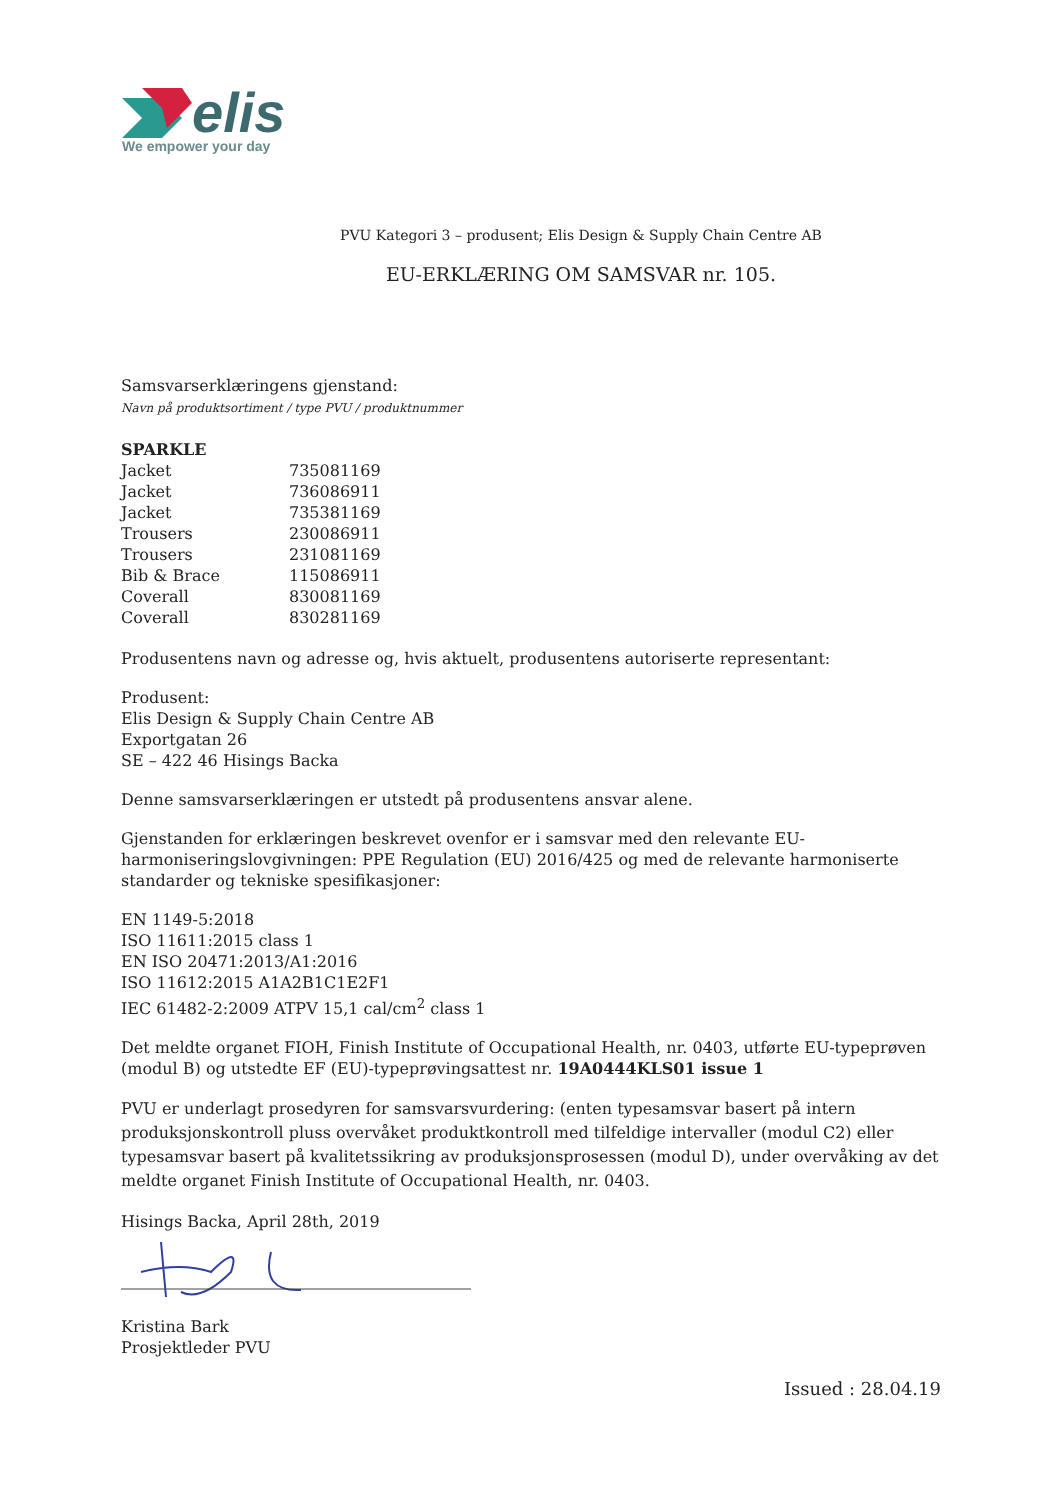elis
We empower your day
PVU Kategori 3 – produsent; Elis Design & Supply Chain Centre AB
EU-ERKLÆRING OM SAMSVAR nr. 105.
Samsvarserklæringens gjenstand:
Navn på produktsortiment / type PVU / produktnummer
| SPARKLE | |
| Jacket | 735081169 |
| Jacket | 736086911 |
| Jacket | 735381169 |
| Trousers | 230086911 |
| Trousers | 231081169 |
| Bib & Brace | 115086911 |
| Coverall | 830081169 |
| Coverall | 830281169 |
Produsentens navn og adresse og, hvis aktuelt, produsentens autoriserte representant:
Produsent:
Elis Design & Supply Chain Centre AB
Exportgatan 26
SE – 422 46 Hisings Backa
Denne samsvarserklæringen er utstedt på produsentens ansvar alene.
Gjenstanden for erklæringen beskrevet ovenfor er i samsvar med den relevante EU-harmoniseringslovgivningen: PPE Regulation (EU) 2016/425 og med de relevante harmoniserte standarder og tekniske spesifikasjoner:
EN 1149-5:2018
ISO 11611:2015 class 1
EN ISO 20471:2013/A1:2016
ISO 11612:2015 A1A2B1C1E2F1
IEC 61482-2:2009 ATPV 15,1 cal/cm<sup>2</sup> class 1
Det meldte organet FIOH, Finish Institute of Occupational Health, nr. 0403, utførte EU-typeprøven (modul B) og utstedte EF (EU)-typeprøvingsattest nr. 19A0444KLS01 issue 1
PVU er underlagt prosedyren for samsvarsvurdering: (enten typesamsvar basert på intern produksjonskontroll pluss overvåket produktkontroll med tilfeldige intervaller (modul C2) eller typesamsvar basert på kvalitetssikring av produksjonsprosessen (modul D), under overvåking av det meldte organet Finish Institute of Occupational Health, nr. 0403.
Hisings Backa, April 28th, 2019
Kristina Bark
Prosjektleder PVU
Issued : 28.04.19